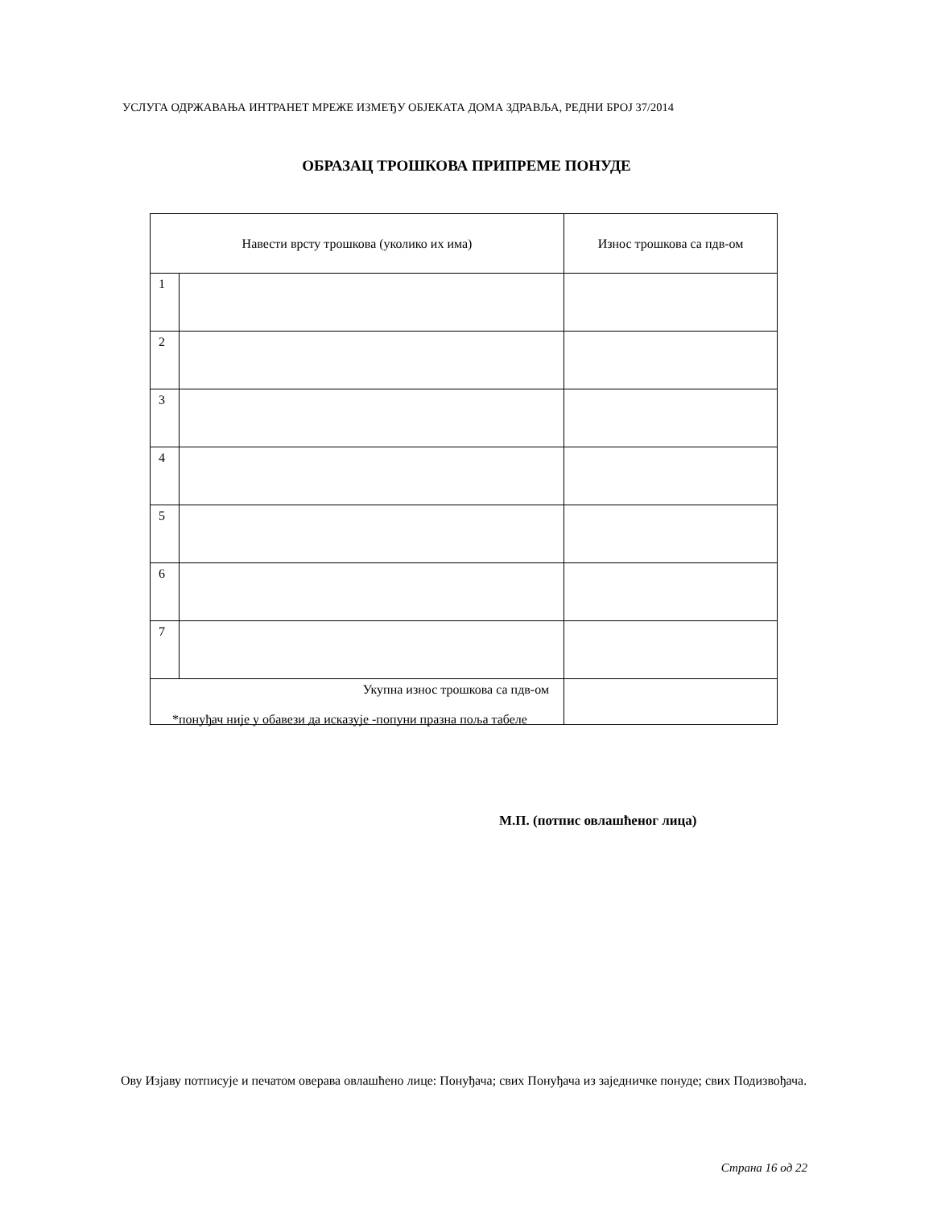УСЛУГА ОДРЖАВАЊА ИНТРАНЕТ МРЕЖЕ ИЗМЕЂУ ОБЈЕКАТА ДОМА ЗДРАВЉА, РЕДНИ БРОЈ 37/2014
ОБРАЗАЦ ТРОШКОВА ПРИПРЕМЕ ПОНУДЕ
| Навести врсту трошкова (уколико их има) | | Износ трошкова са пдв-ом |
| 1 | | |
| 2 | | |
| 3 | | |
| 4 | | |
| 5 | | |
| 6 | | |
| 7 | | |
| Укупна износ трошкова са пдв-ом | | |
*понуђач није у обавези да исказује -попуни празна поља табеле
М.П. (потпис овлашћеног лица)
Ову Изјаву потписује и печатом оверава овлашћено лице: Понуђача; свих Понуђача из заједничке понуде; свих Подизвођача.
Страна 16 од 22